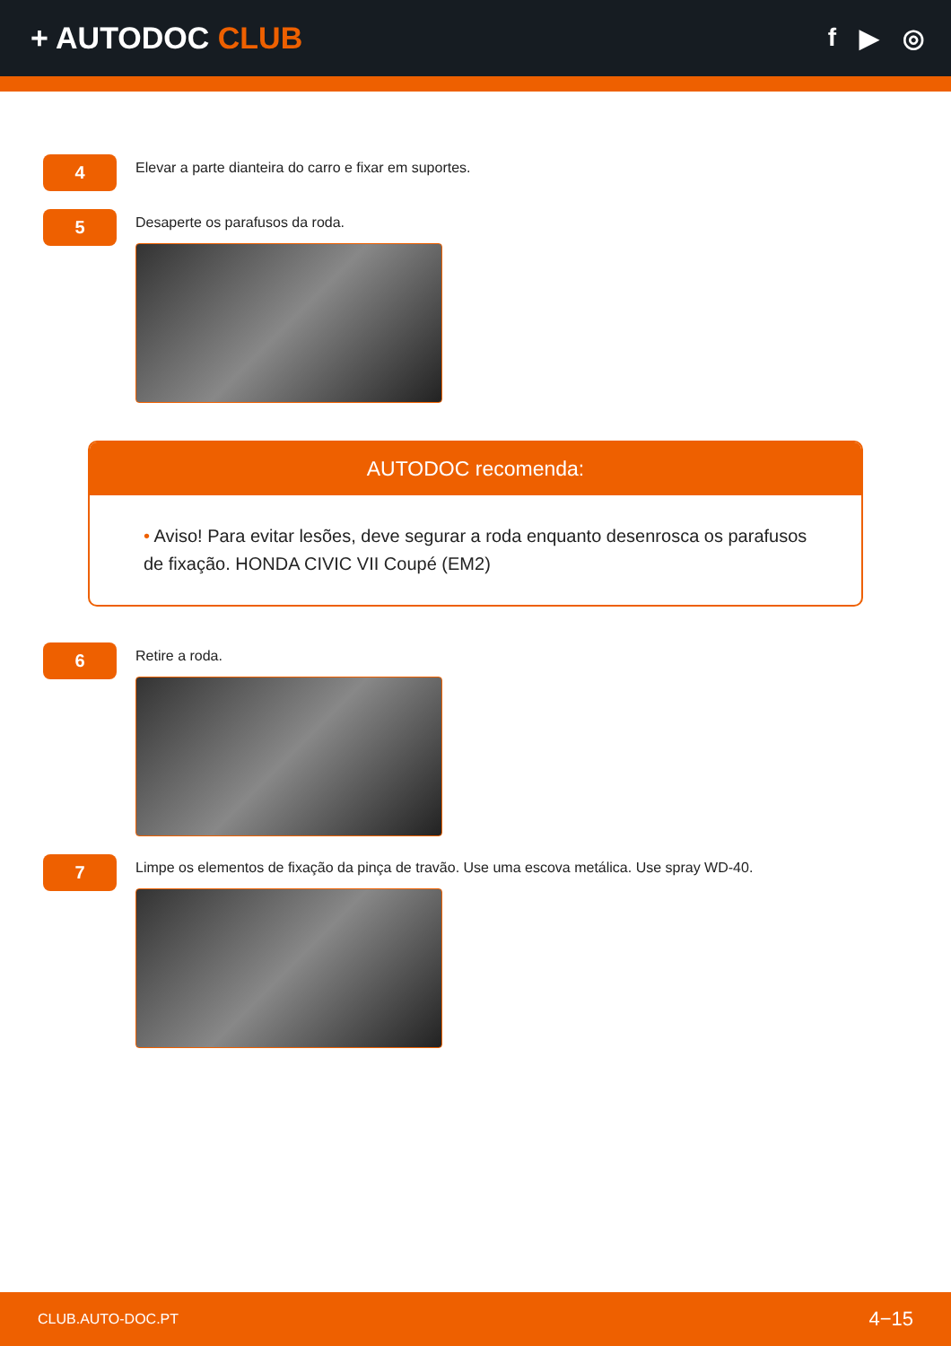+ AUTODOC CLUB
f ▶ ◎
4
Elevar a parte dianteira do carro e fixar em suportes.
5
Desaperte os parafusos da roda.
AUTODOC recomenda:
• Aviso! Para evitar lesões, deve segurar a roda enquanto desenrosca os parafusos de fixação. HONDA CIVIC VII Coupé (EM2)
6
Retire a roda.
7
Limpe os elementos de fixação da pinça de travão. Use uma escova metálica. Use spray WD-40.
CLUB.AUTO-DOC.PT 4−15